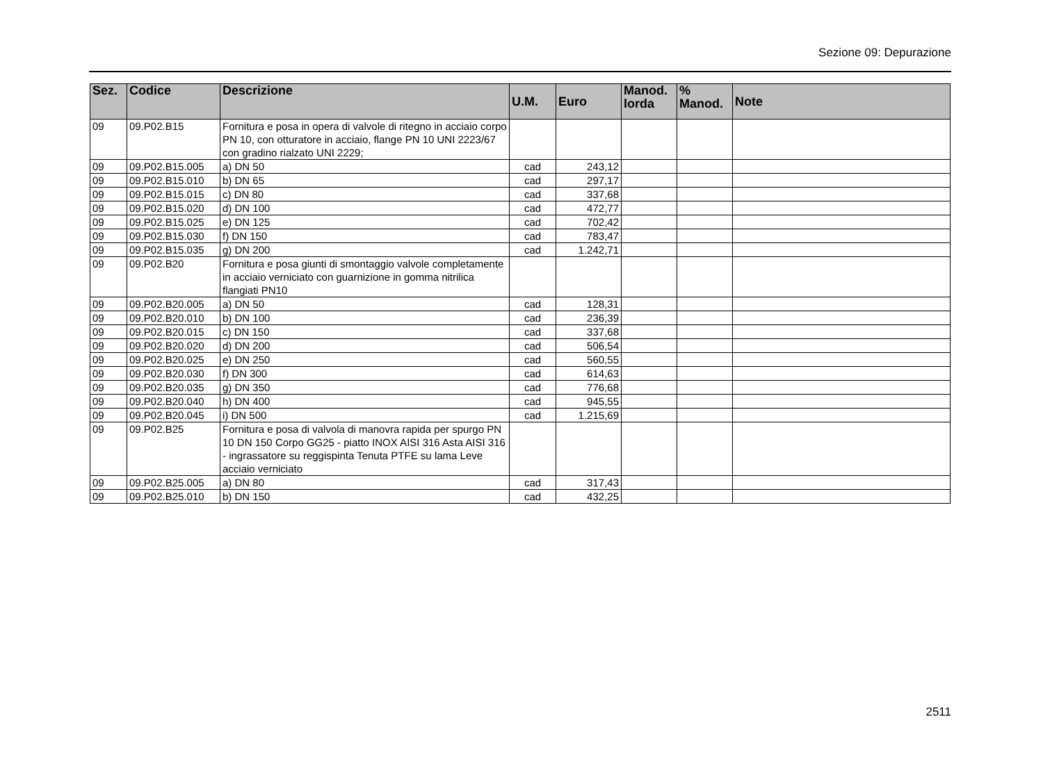Sezione 09: Depurazione
| Sez. | Codice | Descrizione | U.M. | Euro | Manod. lorda | % Manod. | Note |
| --- | --- | --- | --- | --- | --- | --- | --- |
| 09 | 09.P02.B15 | Fornitura e posa in opera di valvole di ritegno in acciaio corpo PN 10, con otturatore in acciaio, flange PN 10 UNI 2223/67 con gradino rialzato UNI 2229; | | | | | |
| 09 | 09.P02.B15.005 | a) DN 50 | cad | 243,12 | | | |
| 09 | 09.P02.B15.010 | b) DN 65 | cad | 297,17 | | | |
| 09 | 09.P02.B15.015 | c) DN 80 | cad | 337,68 | | | |
| 09 | 09.P02.B15.020 | d) DN 100 | cad | 472,77 | | | |
| 09 | 09.P02.B15.025 | e) DN 125 | cad | 702,42 | | | |
| 09 | 09.P02.B15.030 | f) DN 150 | cad | 783,47 | | | |
| 09 | 09.P02.B15.035 | g) DN 200 | cad | 1.242,71 | | | |
| 09 | 09.P02.B20 | Fornitura e posa giunti di smontaggio valvole completamente in acciaio verniciato con guarnizione in gomma nitrilica flangiati PN10 | | | | | |
| 09 | 09.P02.B20.005 | a) DN 50 | cad | 128,31 | | | |
| 09 | 09.P02.B20.010 | b) DN 100 | cad | 236,39 | | | |
| 09 | 09.P02.B20.015 | c) DN 150 | cad | 337,68 | | | |
| 09 | 09.P02.B20.020 | d) DN 200 | cad | 506,54 | | | |
| 09 | 09.P02.B20.025 | e) DN 250 | cad | 560,55 | | | |
| 09 | 09.P02.B20.030 | f) DN 300 | cad | 614,63 | | | |
| 09 | 09.P02.B20.035 | g) DN 350 | cad | 776,68 | | | |
| 09 | 09.P02.B20.040 | h) DN 400 | cad | 945,55 | | | |
| 09 | 09.P02.B20.045 | i) DN 500 | cad | 1.215,69 | | | |
| 09 | 09.P02.B25 | Fornitura e posa di valvola di manovra rapida per spurgo PN 10 DN 150 Corpo GG25 - piatto INOX AISI 316 Asta AISI 316 - ingrassatore su reggispinta Tenuta PTFE su lama Leve acciaio verniciato | | | | | |
| 09 | 09.P02.B25.005 | a) DN 80 | cad | 317,43 | | | |
| 09 | 09.P02.B25.010 | b) DN 150 | cad | 432,25 | | | |
2511